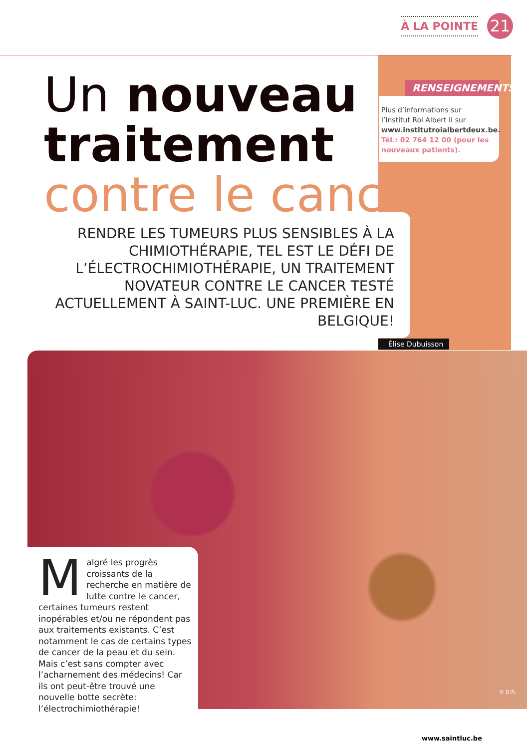À LA POINTE 21
Un nouveau
traitement
contre le cancer?
RENSEIGNEMENTS
Plus d’informations sur l’Institut Roi Albert II sur www.institutroialbertdeux.be.
Tél.: 02 764 12 00 (pour les nouveaux patients).
RENDRE LES TUMEURS PLUS SENSIBLES À LA CHIMIOTHÉRAPIE, TEL EST LE DÉFI DE L’ÉLECTROCHIMIOTHÉRAPIE, UN TRAITEMENT NOVATEUR CONTRE LE CANCER TESTÉ ACTUELLEMENT À SAINT-LUC. UNE PREMIÈRE EN BELGIQUE!
Élise Dubuisson
© D.R.
Malgré les progrès croissants de la recherche en matière de lutte contre le cancer, certaines tumeurs restent inopérables et/ou ne répondent pas aux traitements existants. C’est notamment le cas de certains types de cancer de la peau et du sein. Mais c’est sans compter avec l’acharnement des médecins! Car ils ont peut-être trouvé une nouvelle botte secrète: l’électrochimiothérapie!
www.saintluc.be